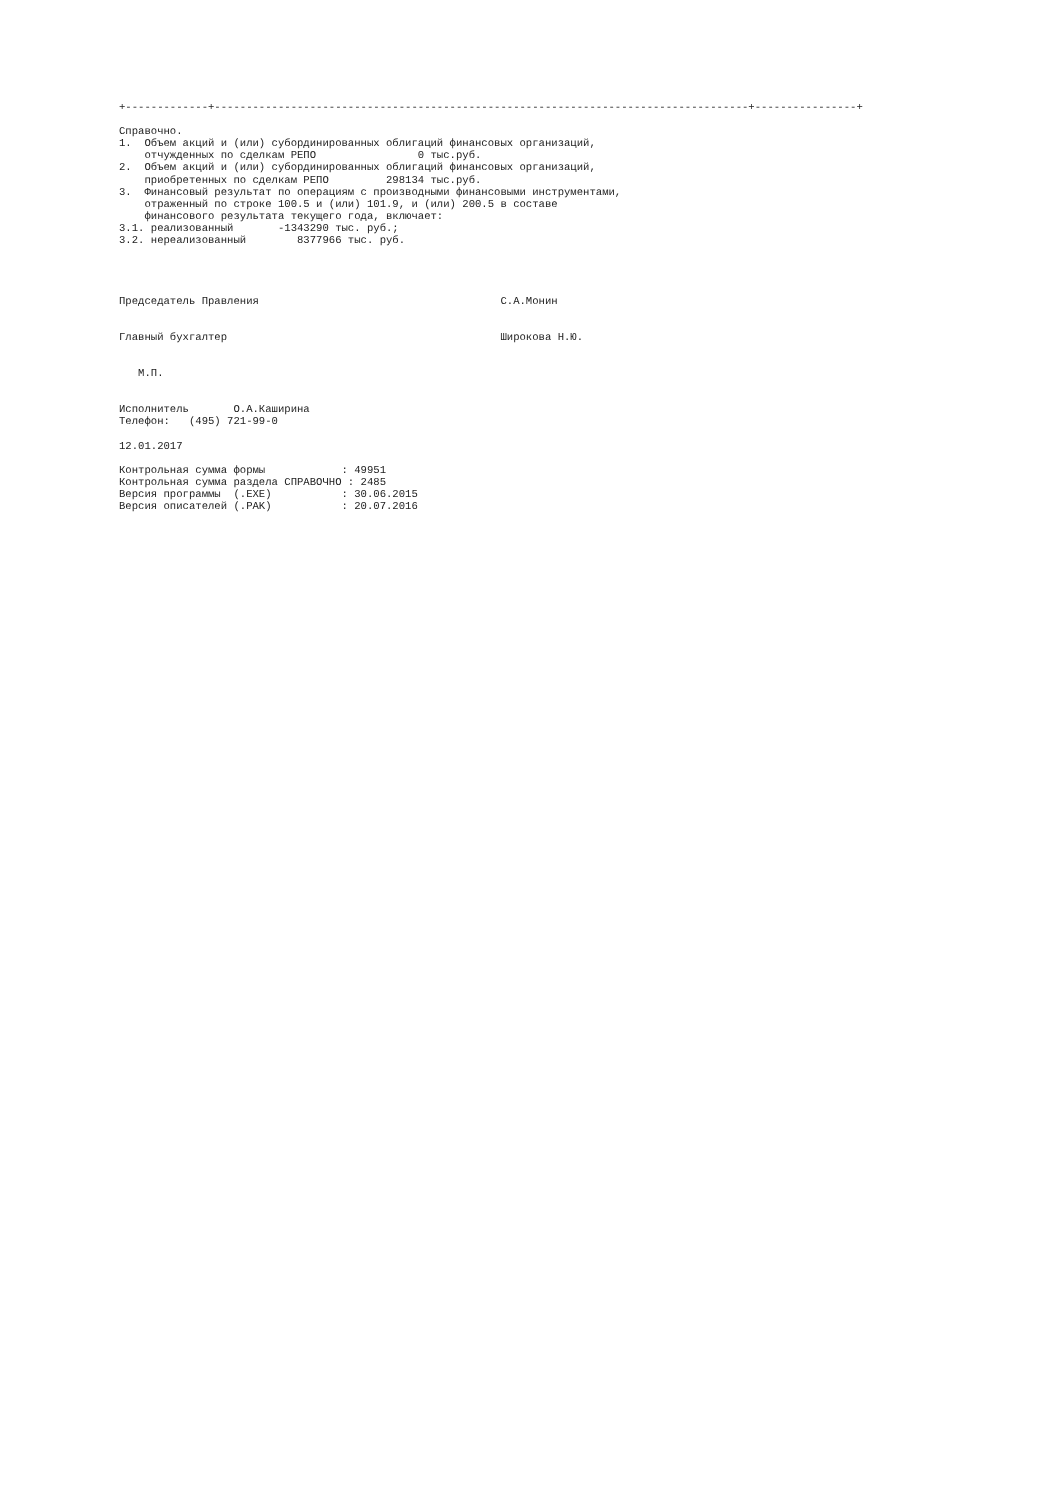+-------------+------------------------------------------------------------------------------------+----------------+

Справочно.
1.  Объем акций и (или) субординированных облигаций финансовых организаций,
    отчужденных по сделкам РЕПО                0 тыс.руб.
2.  Объем акций и (или) субординированных облигаций финансовых организаций,
    приобретенных по сделкам РЕПО         298134 тыс.руб.
3.  Финансовый результат по операциям с производными финансовыми инструментами,
    отраженный по строке 100.5 и (или) 101.9, и (или) 200.5 в составе
    финансового результата текущего года, включает:
3.1. реализованный       -1343290 тыс. руб.;
3.2. нереализованный        8377966 тыс. руб.




Председатель Правления                                      С.А.Монин


Главный бухгалтер                                           Широкова Н.Ю.


   М.П.


Исполнитель       О.А.Каширина
Телефон:   (495) 721-99-0

12.01.2017

Контрольная сумма формы            : 49951
Контрольная сумма раздела СПРАВОЧНО : 2485
Версия программы  (.EXE)           : 30.06.2015
Версия описателей (.PAK)           : 20.07.2016